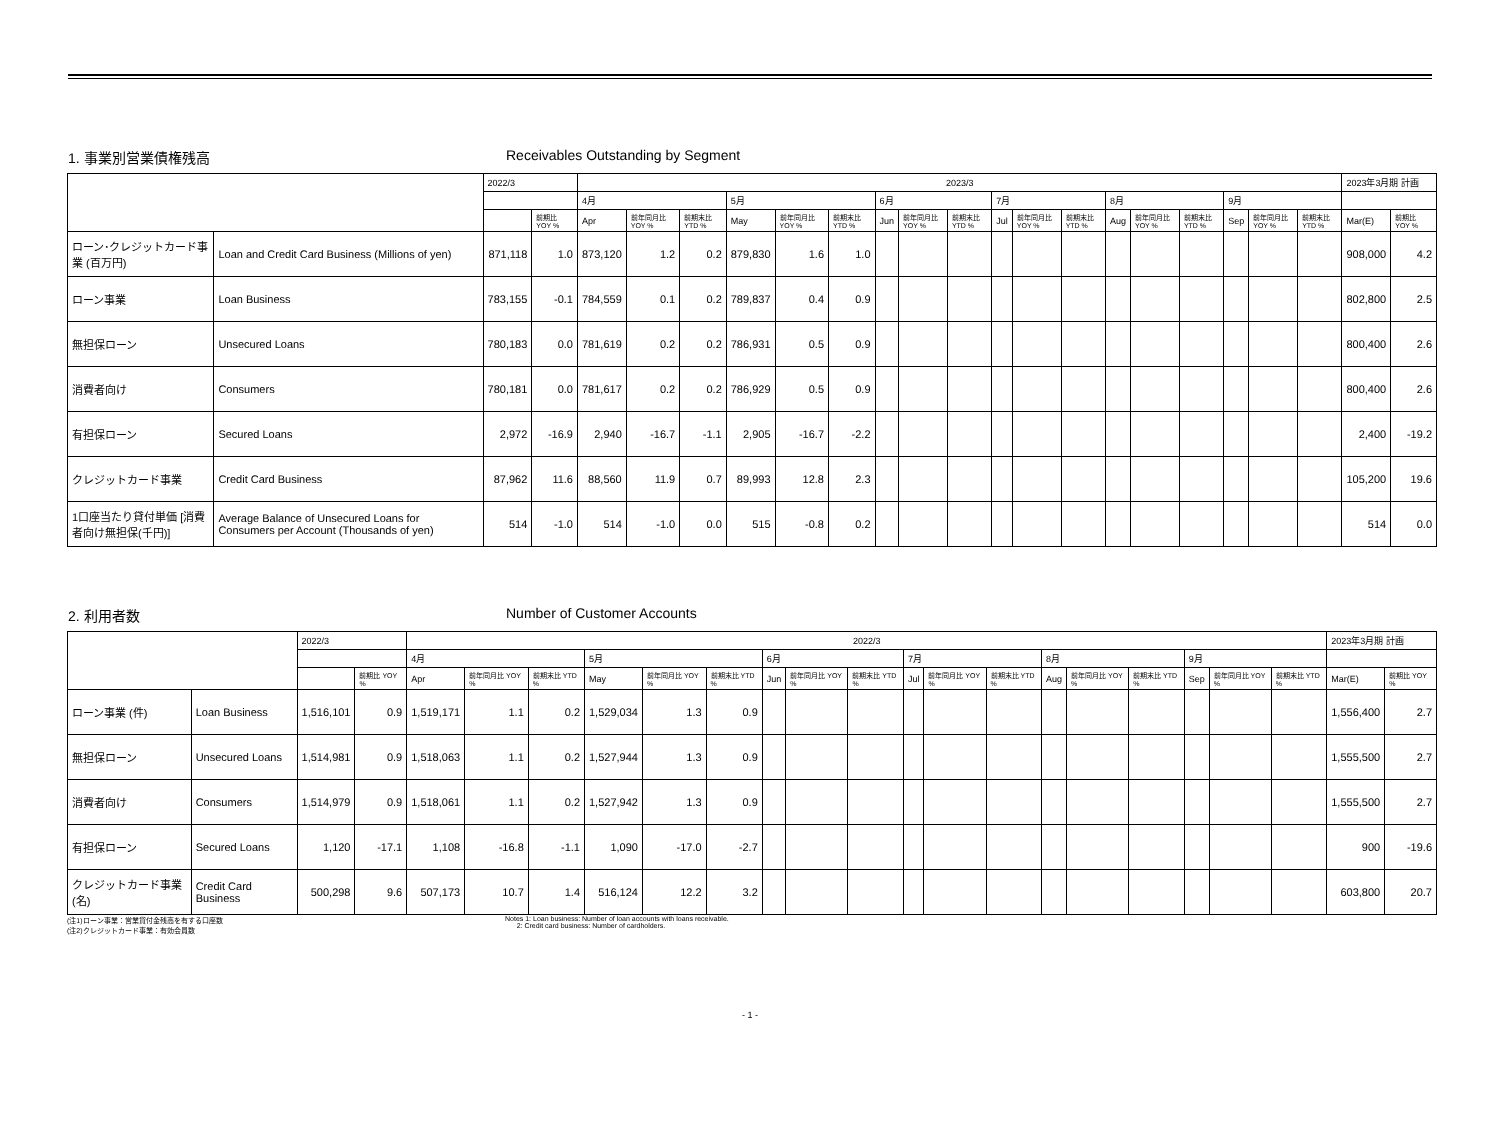1. 事業別営業債権残高 Receivables Outstanding by Segment
| | | 2022/3 | | 2023/3 | | | | | | | | | | | | | | | | | | 2023年3月期 計画 | |
| --- | --- | --- | --- | --- | --- | --- | --- | --- | --- | --- | --- | --- | --- | --- | --- | --- | --- | --- | --- | --- | --- | --- | --- |
| | | | | 4月 | | | 5月 | | | 6月 | | | 7月 | | | 8月 | | | 9月 | | | | |
| | | | 前期比 YOY % | Apr | 前年同月比 YOY % | 前期末比 YTD % | May | 前年同月比 YOY % | 前期末比 YTD % | Jun | 前年同月比 YOY % | 前期末比 YTD % | Jul | 前年同月比 YOY % | 前期末比 YTD % | Aug | 前年同月比 YOY % | 前期末比 YTD % | Sep | 前年同月比 YOY % | 前期末比 YTD % | Mar(E) | 前期比 YOY % |
| ローン･クレジットカード事業 (百万円) | Loan and Credit Card Business (Millions of yen) | 871,118 | 1.0 | 873,120 | 1.2 | 0.2 | 879,830 | 1.6 | 1.0 | | | | | | | | | | | | | 908,000 | 4.2 |
| ローン事業 | Loan Business | 783,155 | -0.1 | 784,559 | 0.1 | 0.2 | 789,837 | 0.4 | 0.9 | | | | | | | | | | | | | 802,800 | 2.5 |
| 無担保ローン | Unsecured Loans | 780,183 | 0.0 | 781,619 | 0.2 | 0.2 | 786,931 | 0.5 | 0.9 | | | | | | | | | | | | | 800,400 | 2.6 |
| 消費者向け | Consumers | 780,181 | 0.0 | 781,617 | 0.2 | 0.2 | 786,929 | 0.5 | 0.9 | | | | | | | | | | | | | 800,400 | 2.6 |
| 有担保ローン | Secured Loans | 2,972 | -16.9 | 2,940 | -16.7 | -1.1 | 2,905 | -16.7 | -2.2 | | | | | | | | | | | | | 2,400 | -19.2 |
| クレジットカード事業 | Credit Card Business | 87,962 | 11.6 | 88,560 | 11.9 | 0.7 | 89,993 | 12.8 | 2.3 | | | | | | | | | | | | | 105,200 | 19.6 |
| 1口座当たり貸付単価 [消費者向け無担保(千円)] | Average Balance of Unsecured Loans for Consumers per Account (Thousands of yen) | 514 | -1.0 | 514 | -1.0 | 0.0 | 515 | -0.8 | 0.2 | | | | | | | | | | | | | 514 | 0.0 |
2. 利用者数 Number of Customer Accounts
| | | 2022/3 | | 2022/3 | | | | | | | | | | | | | | | | | | 2023年3月期 計画 | |
| --- | --- | --- | --- | --- | --- | --- | --- | --- | --- | --- | --- | --- | --- | --- | --- | --- | --- | --- | --- | --- | --- | --- | --- |
| | | | | 4月 | | | 5月 | | | 6月 | | | 7月 | | | 8月 | | | 9月 | | | | |
| | | | 前期比 YOY % | Apr | 前年同月比 YOY % | 前期末比 YTD % | May | 前年同月比 YOY % | 前期末比 YTD % | Jun | 前年同月比 YOY % | 前期末比 YTD % | Jul | 前年同月比 YOY % | 前期末比 YTD % | Aug | 前年同月比 YOY % | 前期末比 YTD % | Sep | 前年同月比 YOY % | 前期末比 YTD % | Mar(E) | 前期比 YOY % |
| ローン事業 (件) | Loan Business | 1,516,101 | 0.9 | 1,519,171 | 1.1 | 0.2 | 1,529,034 | 1.3 | 0.9 | | | | | | | | | | | | | 1,556,400 | 2.7 |
| 無担保ローン | Unsecured Loans | 1,514,981 | 0.9 | 1,518,063 | 1.1 | 0.2 | 1,527,944 | 1.3 | 0.9 | | | | | | | | | | | | | 1,555,500 | 2.7 |
| 消費者向け | Consumers | 1,514,979 | 0.9 | 1,518,061 | 1.1 | 0.2 | 1,527,942 | 1.3 | 0.9 | | | | | | | | | | | | | 1,555,500 | 2.7 |
| 有担保ローン | Secured Loans | 1,120 | -17.1 | 1,108 | -16.8 | -1.1 | 1,090 | -17.0 | -2.7 | | | | | | | | | | | | | 900 | -19.6 |
| クレジットカード事業 (名) | Credit Card Business | 500,298 | 9.6 | 507,173 | 10.7 | 1.4 | 516,124 | 12.2 | 3.2 | | | | | | | | | | | | | 603,800 | 20.7 |
(注1)ローン事業：営業貸付金残高を有する口座数
(注2)クレジットカード事業：有効会員数
Notes 1: Loan business: Number of loan accounts with loans receivable.
2: Credit card business: Number of cardholders.
- 1 -